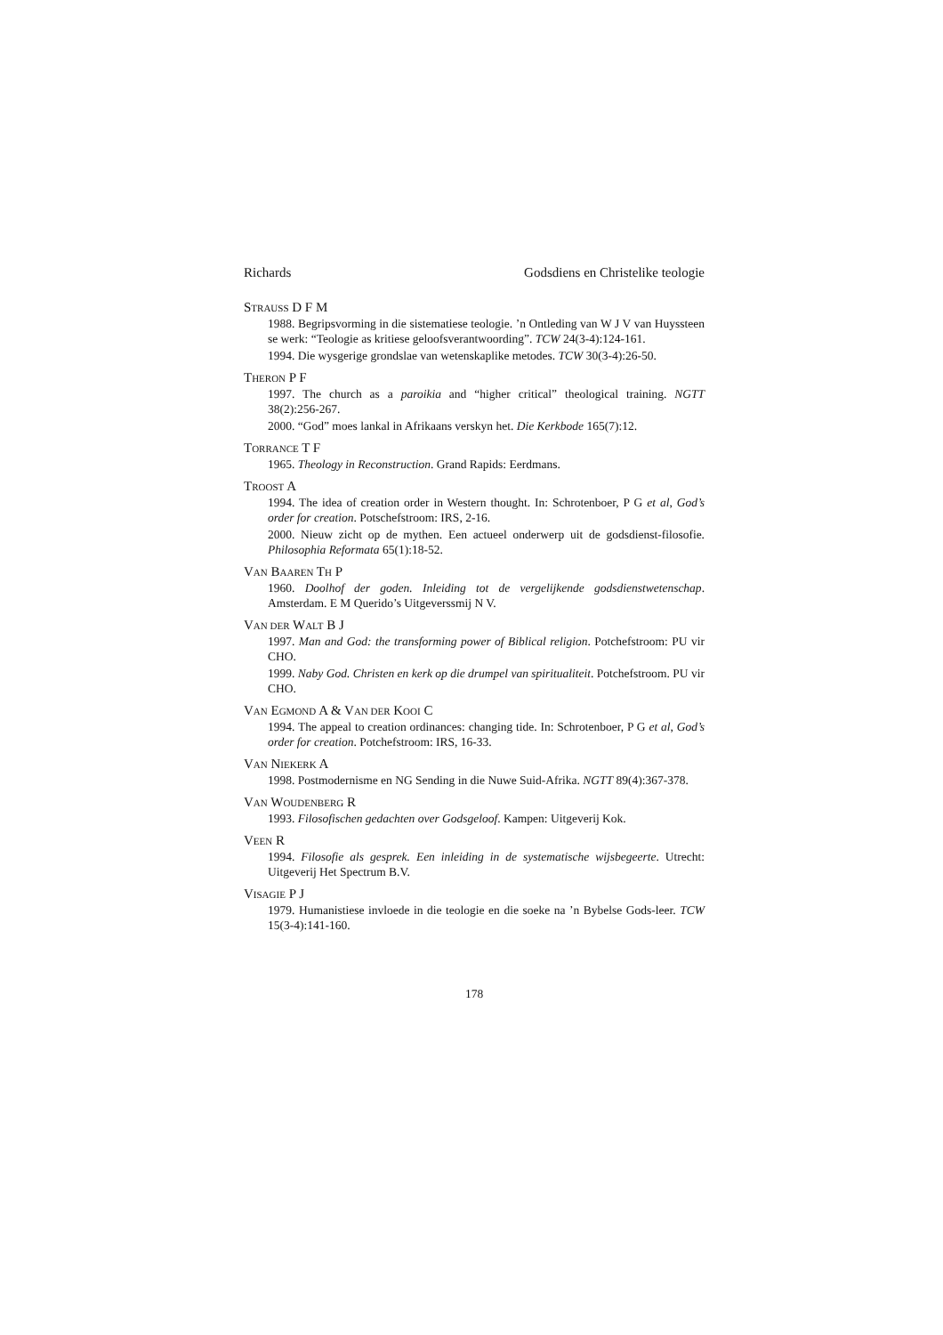Richards Godsdiens en Christelike teologie
STRAUSS D F M
1988. Begripsvorming in die sistematiese teologie. ’n Ontleding van W J V van Huyssteen se werk: “Teologie as kritiese geloofsverantwoording”. TCW 24(3-4):124-161.
1994. Die wysgerige grondslae van wetenskaplike metodes. TCW 30(3-4):26-50.
THERON P F
1997. The church as a paroikia and “higher critical” theological training. NGTT 38(2):256-267.
2000. “God” moes lankal in Afrikaans verskyn het. Die Kerkbode 165(7):12.
TORRANCE T F
1965. Theology in Reconstruction. Grand Rapids: Eerdmans.
TROOST A
1994. The idea of creation order in Western thought. In: Schrotenboer, P G et al, God’s order for creation. Potschefstroom: IRS, 2-16.
2000. Nieuw zicht op de mythen. Een actueel onderwerp uit de godsdienst-filosofie. Philosophia Reformata 65(1):18-52.
VAN BAAREN TH P
1960. Doolhof der goden. Inleiding tot de vergelijkende godsdienstwetenschap. Amsterdam. E M Querido’s Uitgeverssmij N V.
VAN DER WALT B J
1997. Man and God: the transforming power of Biblical religion. Potchefstroom: PU vir CHO.
1999. Naby God. Christen en kerk op die drumpel van spiritualiteit. Potchefstroom. PU vir CHO.
VAN EGMOND A & VAN DER KOOI C
1994. The appeal to creation ordinances: changing tide. In: Schrotenboer, P G et al, God’s order for creation. Potchefstroom: IRS, 16-33.
VAN NIEKERK A
1998. Postmodernisme en NG Sending in die Nuwe Suid-Afrika. NGTT 89(4):367-378.
VAN WOUDENBERG R
1993. Filosofischen gedachten over Godsgeloof. Kampen: Uitgeverij Kok.
VEEN R
1994. Filosofie als gesprek. Een inleiding in de systematische wijsbegeerte. Utrecht: Uitgeverij Het Spectrum B.V.
VISAGIE P J
1979. Humanistiese invloede in die teologie en die soeke na ’n Bybelse Gods-leer. TCW 15(3-4):141-160.
178